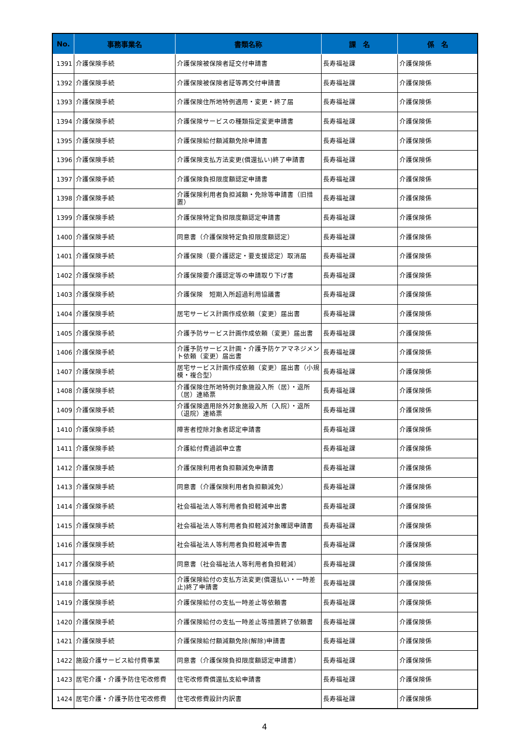| No. | 事務事業名 | 書類名称 | 課 名 | 係 名 |
| --- | --- | --- | --- | --- |
| 1391 | 介護保険手続 | 介護保険被保険者証交付申請書 | 長寿福祉課 | 介護保険係 |
| 1392 | 介護保険手続 | 介護保険被保険者証等再交付申請書 | 長寿福祉課 | 介護保険係 |
| 1393 | 介護保険手続 | 介護保険住所地特例適用・変更・終了届 | 長寿福祉課 | 介護保険係 |
| 1394 | 介護保険手続 | 介護保険サービスの種類指定変更申請書 | 長寿福祉課 | 介護保険係 |
| 1395 | 介護保険手続 | 介護保険給付額減額免除申請書 | 長寿福祉課 | 介護保険係 |
| 1396 | 介護保険手続 | 介護保険支払方法変更(償還払い)終了申請書 | 長寿福祉課 | 介護保険係 |
| 1397 | 介護保険手続 | 介護保険負担限度額認定申請書 | 長寿福祉課 | 介護保険係 |
| 1398 | 介護保険手続 | 介護保険利用者負担減額・免除等申請書（旧措置） | 長寿福祉課 | 介護保険係 |
| 1399 | 介護保険手続 | 介護保険特定負担限度額認定申請書 | 長寿福祉課 | 介護保険係 |
| 1400 | 介護保険手続 | 同意書（介護保険特定負担限度額認定） | 長寿福祉課 | 介護保険係 |
| 1401 | 介護保険手続 | 介護保険（要介護認定・要支援認定）取消届 | 長寿福祉課 | 介護保険係 |
| 1402 | 介護保険手続 | 介護保険要介護認定等の申請取り下げ書 | 長寿福祉課 | 介護保険係 |
| 1403 | 介護保険手続 | 介護保険 短期入所超過利用協議書 | 長寿福祉課 | 介護保険係 |
| 1404 | 介護保険手続 | 居宅サービス計画作成依頼（変更）届出書 | 長寿福祉課 | 介護保険係 |
| 1405 | 介護保険手続 | 介護予防サービス計画作成依頼（変更）届出書 | 長寿福祉課 | 介護保険係 |
| 1406 | 介護保険手続 | 介護予防サービス計画・介護予防ケアマネジメント依頼（変更）届出書 | 長寿福祉課 | 介護保険係 |
| 1407 | 介護保険手続 | 居宅サービス計画作成依頼（変更）届出書（小規模・複合型） | 長寿福祉課 | 介護保険係 |
| 1408 | 介護保険手続 | 介護保険住所地特例対象施設入所（居）・退所（居）連絡票 | 長寿福祉課 | 介護保険係 |
| 1409 | 介護保険手続 | 介護保険適用除外対象施設入所（入院）・退所（退院）連絡票 | 長寿福祉課 | 介護保険係 |
| 1410 | 介護保険手続 | 障害者控除対象者認定申請書 | 長寿福祉課 | 介護保険係 |
| 1411 | 介護保険手続 | 介護給付費過誤申立書 | 長寿福祉課 | 介護保険係 |
| 1412 | 介護保険手続 | 介護保険利用者負担額減免申請書 | 長寿福祉課 | 介護保険係 |
| 1413 | 介護保険手続 | 同意書（介護保険利用者負担額減免） | 長寿福祉課 | 介護保険係 |
| 1414 | 介護保険手続 | 社会福祉法人等利用者負担軽減申出書 | 長寿福祉課 | 介護保険係 |
| 1415 | 介護保険手続 | 社会福祉法人等利用者負担軽減対象確認申請書 | 長寿福祉課 | 介護保険係 |
| 1416 | 介護保険手続 | 社会福祉法人等利用者負担軽減申告書 | 長寿福祉課 | 介護保険係 |
| 1417 | 介護保険手続 | 同意書（社会福祉法人等利用者負担軽減） | 長寿福祉課 | 介護保険係 |
| 1418 | 介護保険手続 | 介護保険給付の支払方法変更(償還払い・一時差止)終了申請書 | 長寿福祉課 | 介護保険係 |
| 1419 | 介護保険手続 | 介護保険給付の支払一時差止等依頼書 | 長寿福祉課 | 介護保険係 |
| 1420 | 介護保険手続 | 介護保険給付の支払一時差止等措置終了依頼書 | 長寿福祉課 | 介護保険係 |
| 1421 | 介護保険手続 | 介護保険給付額減額免除(解除)申請書 | 長寿福祉課 | 介護保険係 |
| 1422 | 施設介護サービス給付費事業 | 同意書（介護保険負担限度額認定申請書） | 長寿福祉課 | 介護保険係 |
| 1423 | 居宅介護・介護予防住宅改修費 | 住宅改修費償還払支給申請書 | 長寿福祉課 | 介護保険係 |
| 1424 | 居宅介護・介護予防住宅改修費 | 住宅改修費設計内訳書 | 長寿福祉課 | 介護保険係 |
4